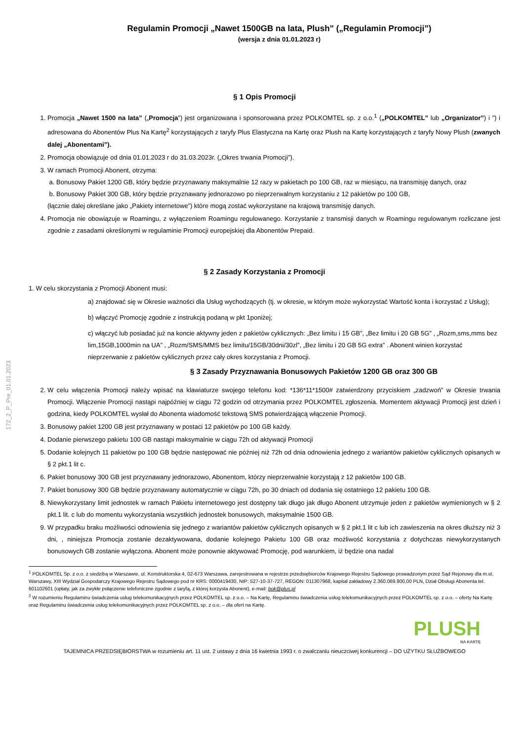172_2_P_Pre_01.01.2023
Regulamin Promocji „Nawet 1500GB na lata, Plush” („Regulamin Promocji”)
(wersja z dnia 01.01.2023 r)
§ 1 Opis Promocji
1. Promocja „Nawet 1500 na lata” („Promocja”) jest organizowana i sponsorowana przez POLKOMTEL sp. z o.o.<sup>1</sup> („POLKOMTEL” lub „Organizator”) i ”) i adresowana do Abonentów Plus Na Kartę<sup>2</sup> korzystających z taryfy Plus Elastyczna na Kartę oraz Plush na Kartę korzystających z taryfy Nowy Plush (zwanych dalej „Abonentami”).
2. Promocja obowiązuje od dnia 01.01.2023 r do 31.03.2023r. („Okres trwania Promocji”).
3. W ramach Promocji Abonent, otrzyma:
a. Bonusowy Pakiet 1200 GB, który będzie przyznawany maksymalnie 12 razy w pakietach po 100 GB, raz w miesiącu, na transmisję danych, oraz
b. Bonusowy Pakiet 300 GB, który będzie przyznawany jednorazowo po nieprzerwalnym korzystaniu z 12 pakietów po 100 GB,
(łącznie dalej określane jako „Pakiety internetowe”) które mogą zostać wykorzystane na krajową transmisję danych.
4. Promocja nie obowiązuje w Roamingu, z wyłączeniem Roamingu regulowanego. Korzystanie z transmisji danych w Roamingu regulowanym rozliczane jest zgodnie z zasadami określonymi w regulaminie Promocji europejskiej dla Abonentów Prepaid.
§ 2 Zasady Korzystania z Promocji
1. W celu skorzystania z Promocji Abonent musi:
a) znajdować się w Okresie ważności dla Usług wychodzących (tj. w okresie, w którym może wykorzystać Wartość konta i korzystać z Usług);
b) włączyć Promocję zgodnie z instrukcją podaną w pkt 1poniżej;
c) włączyć lub posiadać już na koncie aktywny jeden z pakietów cyklicznych: „Bez limitu i 15 GB”, „Bez limitu i 20 GB 5G” , „Rozm,sms,mms bez lim,15GB,1000min na UA” , „Rozm/SMS/MMS bez limitu/15GB/30dni/30zl”, „Bez limitu i 20 GB 5G extra” . Abonent winien korzystać nieprzerwanie z pakietów cyklicznych przez cały okres korzystania z Promocji.
§ 3 Zasady Przyznawania Bonusowych Pakietów 1200 GB oraz 300 GB
2. W celu włączenia Promocji należy wpisać na klawiaturze swojego telefonu kod: *136*11*1500# zatwierdzony przyciskiem „zadzwoń” w Okresie trwania Promocji. Włączenie Promocji nastąpi najpóźniej w ciągu 72 godzin od otrzymania przez POLKOMTEL zgłoszenia. Momentem aktywacji Promocji jest dzień i godzina, kiedy POLKOMTEL wysłał do Abonenta wiadomość tekstową SMS potwierdzającą włączenie Promocji.
3. Bonusowy pakiet 1200 GB jest przyznawany w postaci 12 pakietów po 100 GB każdy.
4. Dodanie pierwszego pakietu 100 GB nastąpi maksymalnie w ciągu 72h od aktywacji Promocji
5. Dodanie kolejnych 11 pakietów po 100 GB będzie następować nie później niż 72h od dnia odnowienia jednego z wariantów pakietów cyklicznych opisanych w § 2 pkt.1 lit c.
6. Pakiet bonusowy 300 GB jest przyznawany jednorazowo, Abonentom, którzy nieprzerwalnie korzystają z 12 pakietów 100 GB.
7. Pakiet bonusowy 300 GB będzie przyznawany automatycznie w ciągu 72h, po 30 dniach od dodania się ostatniego 12 pakietu 100 GB.
8. Niewykorzystany limit jednostek w ramach Pakietu internetowego jest dostępny tak długo jak długo Abonent utrzymuje jeden z pakietów wymienionych w § 2 pkt.1 lit. c lub do momentu wykorzystania wszystkich jednostek bonusowych, maksymalnie 1500 GB.
9. W przypadku braku możliwości odnowienia się jednego z wariantów pakietów cyklicznych opisanych w § 2 pkt.1 lit c lub ich zawieszenia na okres dłuższy niż 3 dni, , niniejsza Promocja zostanie dezaktywowana, dodanie kolejnego Pakietu 100 GB oraz możliwość korzystania z dotychczas niewykorzystanych bonusowych GB zostanie wyłączona. Abonent może ponownie aktywować Promocję, pod warunkiem, iż będzie ona nadal
<sup>1</sup> POLKOMTEL Sp. z o.o. z siedzibą w Warszawie, ul. Konstruktorska 4, 02-673 Warszawa, zarejestrowana w rejestrze przedsiębiorców Krajowego Rejestru Sądowego prowadzonym przez Sąd Rejonowy dla m.st. Warszawy, XIII Wydział Gospodarczy Krajowego Rejestru Sądowego pod nr KRS: 0000419430, NIP: 527-10-37-727, REGON: 011307968, kapitał zakładowy 2.360.069.800,00 PLN, Dział Obsługi Abonenta tel. 601102601 (opłaty, jak za zwykłe połączenie telefoniczne zgodnie z taryfą, z której korzysta Abonent), e-mail: bok@plus.pl
<sup>2</sup> W rozumieniu Regulaminu świadczenia usług telekomunikacyjnych przez POLKOMTEL sp. z o.o. – Na Kartę, Regulaminu świadczenia usług telekomunikacyjnych przez POLKOMTEL sp. z o.o. – oferty Na Kartę oraz Regulaminu świadczenia usług telekomunikacyjnych przez POLKOMTEL sp. z o.o. – dla ofert na Kartę.
PLUSH
NA KARTĘ
TAJEMNICA PRZEDSIĘBIORSTWA w rozumieniu art. 11 ust. 2 ustawy z dnia 16 kwietnia 1993 r. o zwalczaniu nieuczciwej konkurencji – DO UŻYTKU SŁUŻBOWEGO